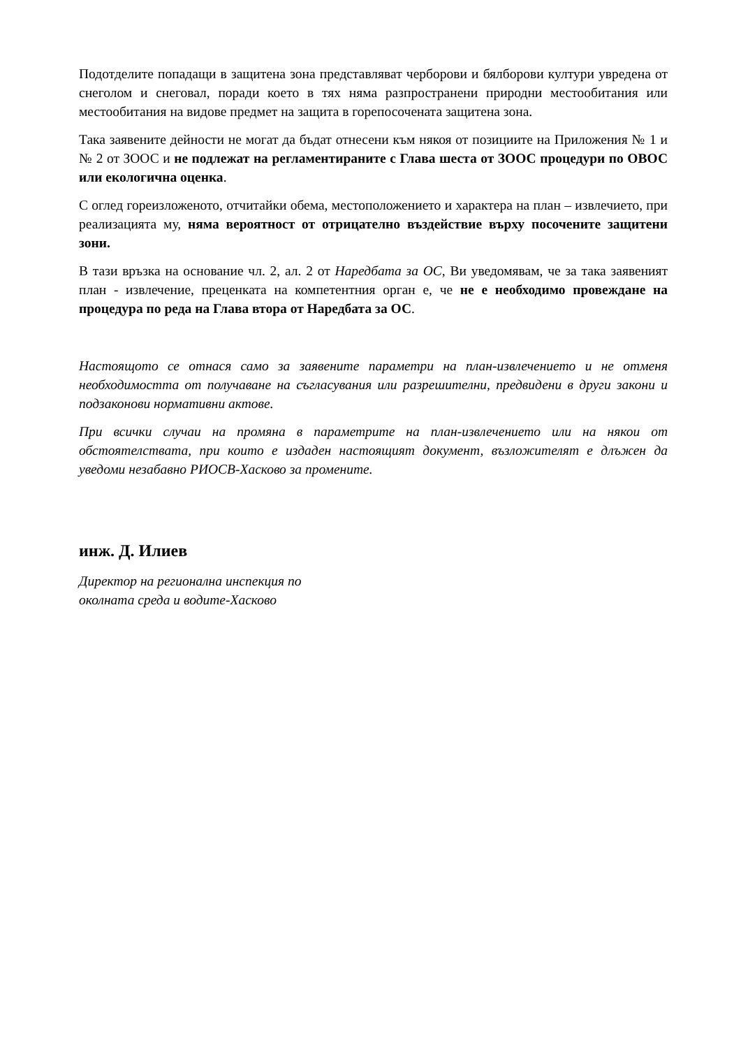Подотделите попадащи в защитена зона представляват черборови и бялборови култури увредена от снеголом и снеговал, поради което в тях няма разпространени природни местообитания или местообитания на видове предмет на защита в горепосочената защитена зона.
Така заявените дейности не могат да бъдат отнесени към някоя от позициите на Приложения № 1 и № 2 от ЗООС и не подлежат на регламентираните с Глава шеста от ЗООС процедури по ОВОС или екологична оценка.
С оглед гореизложеното, отчитайки обема, местоположението и характера на план – извлечието, при реализацията му, няма вероятност от отрицателно въздействие върху посочените защитени зони.
В тази връзка на основание чл. 2, ал. 2 от Наредбата за ОС, Ви уведомявам, че за така заявеният план - извлечение, преценката на компетентния орган е, че не е необходимо провеждане на процедура по реда на Глава втора от Наредбата за ОС.
Настоящото се отнася само за заявените параметри на план-извлечението и не отменя необходимостта от получаване на съгласувания или разрешителни, предвидени в други закони и подзаконови нормативни актове.
При всички случаи на промяна в параметрите на план-извлечението или на някои от обстоятелствата, при които е издаден настоящият документ, възложителят е длъжен да уведоми незабавно РИОСВ-Хасково за промените.
инж. Д. Илиев
Директор на регионална инспекция по
околната среда и водите-Хасково